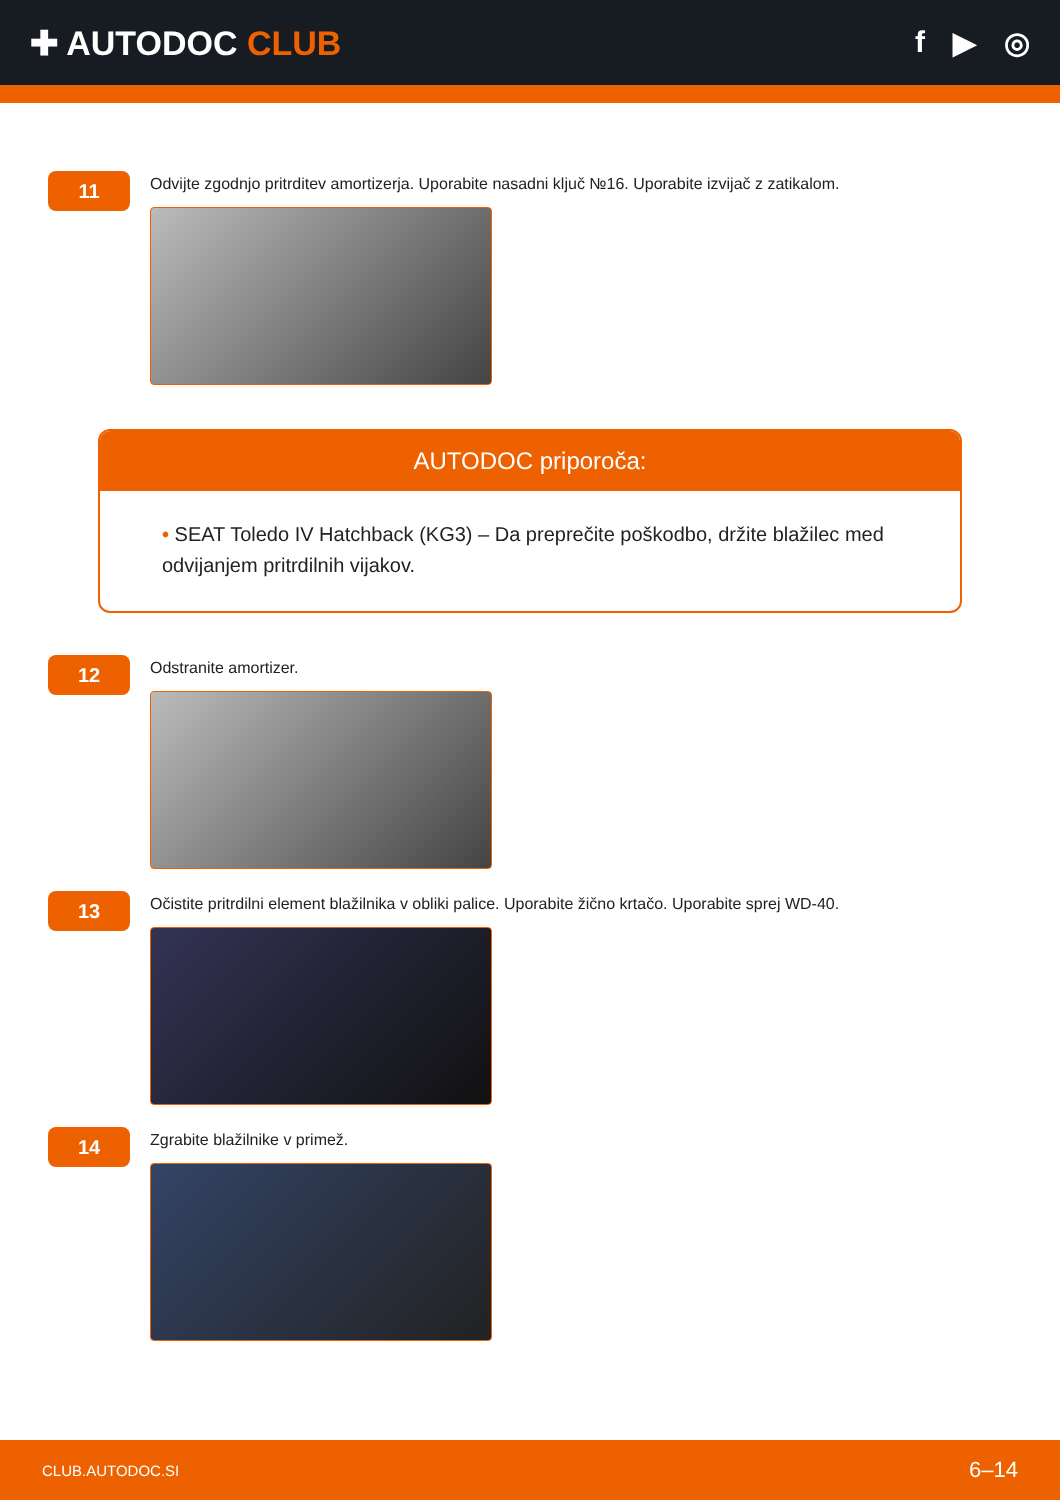✚ AUTODOC CLUB f ▶ ◎
11
Odvijte zgodnjo pritrditev amortizerja. Uporabite nasadni ključ №16. Uporabite izvijač z zatikalom.
AUTODOC priporoča:
• SEAT Toledo IV Hatchback (KG3) – Da preprečite poškodbo, držite blažilec med odvijanjem pritrdilnih vijakov.
12
Odstranite amortizer.
13
Očistite pritrdilni element blažilnika v obliki palice. Uporabite žično krtačo. Uporabite sprej WD-40.
14
Zgrabite blažilnike v primež.
CLUB.AUTODOC.SI 6–14